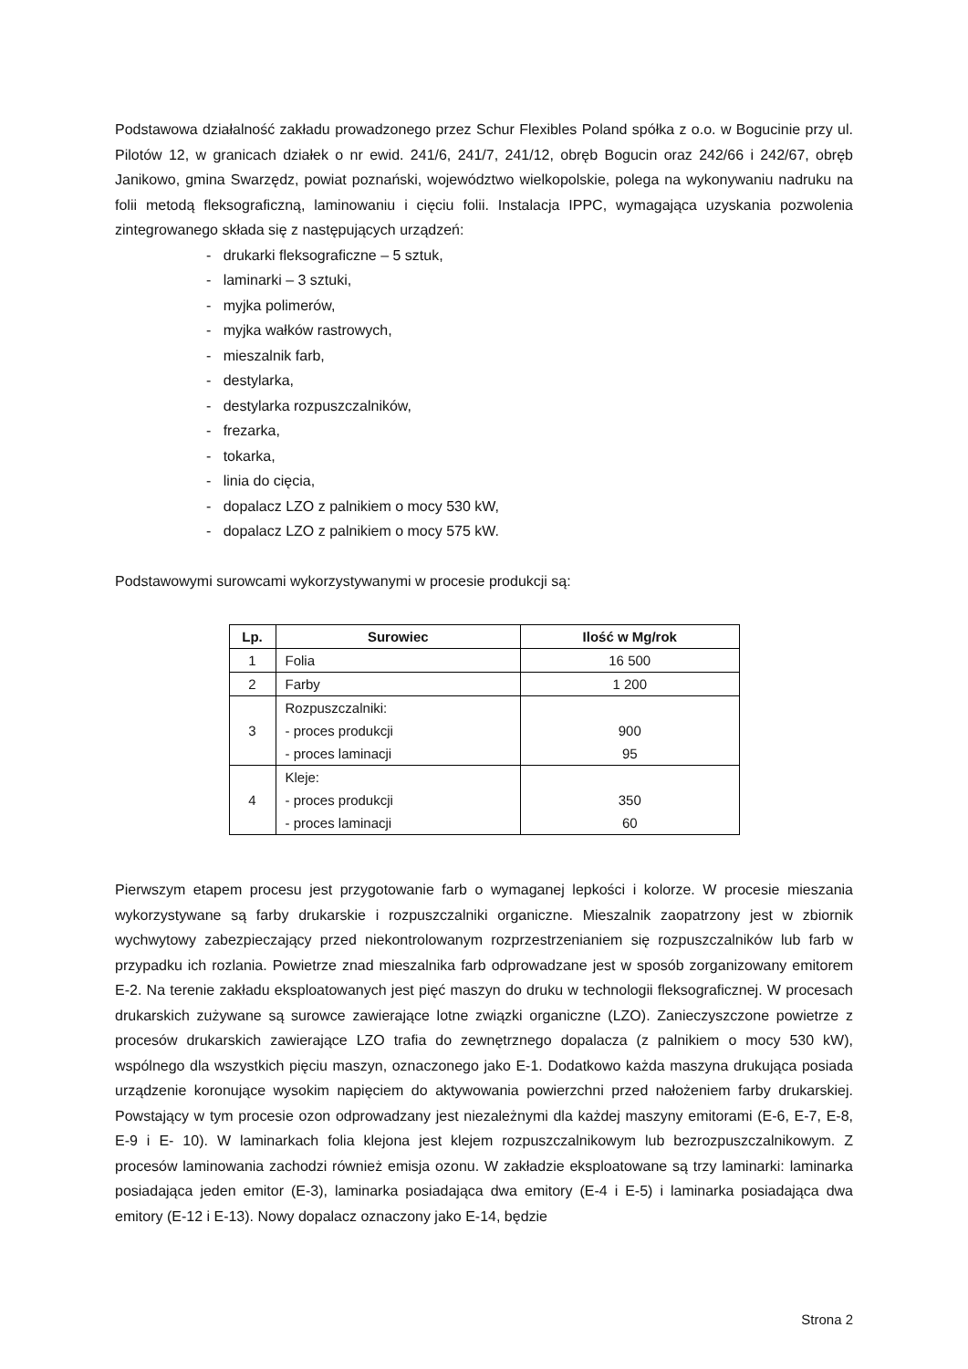Podstawowa działalność zakładu prowadzonego przez Schur Flexibles Poland spółka z o.o. w Bogucinie przy ul. Pilotów 12, w granicach działek o nr ewid. 241/6, 241/7, 241/12, obręb Bogucin oraz 242/66 i 242/67, obręb Janikowo, gmina Swarzędz, powiat poznański, województwo wielkopolskie, polega na wykonywaniu nadruku na folii metodą fleksograficzną, laminowaniu i cięciu folii. Instalacja IPPC, wymagająca uzyskania pozwolenia zintegrowanego składa się z następujących urządzeń:
- drukarki fleksograficzne – 5 sztuk,
- laminarki – 3 sztuki,
- myjka polimerów,
- myjka wałków rastrowych,
- mieszalnik farb,
- destylarka,
- destylarka rozpuszczalników,
- frezarka,
- tokarka,
- linia do cięcia,
- dopalacz LZO z palnikiem o mocy 530 kW,
- dopalacz LZO z palnikiem o mocy 575 kW.
Podstawowymi surowcami wykorzystywanymi w procesie produkcji są:
| Lp. | Surowiec | Ilość w Mg/rok |
| --- | --- | --- |
| 1 | Folia | 16 500 |
| 2 | Farby | 1 200 |
| 3 | Rozpuszczalniki: - proces produkcji - proces laminacji | 900 95 |
| 4 | Kleje: - proces produkcji - proces laminacji | 350 60 |
Pierwszym etapem procesu jest przygotowanie farb o wymaganej lepkości i kolorze. W procesie mieszania wykorzystywane są farby drukarskie i rozpuszczalniki organiczne. Mieszalnik zaopatrzony jest w zbiornik wychwytowy zabezpieczający przed niekontrolowanym rozprzestrzenianiem się rozpuszczalników lub farb w przypadku ich rozlania. Powietrze znad mieszalnika farb odprowadzane jest w sposób zorganizowany emitorem E-2. Na terenie zakładu eksploatowanych jest pięć maszyn do druku w technologii fleksograficznej. W procesach drukarskich zużywane są surowce zawierające lotne związki organiczne (LZO). Zanieczyszczone powietrze z procesów drukarskich zawierające LZO trafia do zewnętrznego dopalacza (z palnikiem o mocy 530 kW), wspólnego dla wszystkich pięciu maszyn, oznaczonego jako E-1. Dodatkowo każda maszyna drukująca posiada urządzenie koronujące wysokim napięciem do aktywowania powierzchni przed nałożeniem farby drukarskiej. Powstający w tym procesie ozon odprowadzany jest niezależnymi dla każdej maszyny emitorami (E-6, E-7, E-8, E-9 i E- 10). W laminarkach folia klejona jest klejem rozpuszczalnikowym lub bezrozpuszczalnikowym. Z procesów laminowania zachodzi również emisja ozonu. W zakładzie eksploatowane są trzy laminarki: laminarka posiadająca jeden emitor (E-3), laminarka posiadająca dwa emitory (E-4 i E-5) i laminarka posiadająca dwa emitory (E-12 i E-13). Nowy dopalacz oznaczony jako E-14, będzie
Strona 2